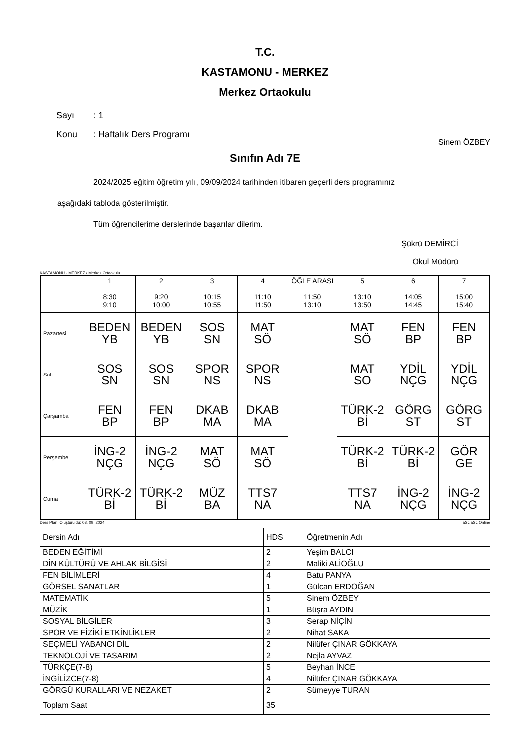T.C.
KASTAMONU - MERKEZ
Merkez Ortaokulu
Sayı: 1
Konu: Haftalık Ders Programı
Sinem ÖZBEY
Sınıfın Adı 7E
2024/2025 eğitim öğretim yılı, 09/09/2024 tarihinden itibaren geçerli ders programınız
aşağıdaki tabloda gösterilmiştir.
Tüm öğrencilerime derslerinde başarılar dilerim.
Şükrü DEMİRCİ
Okul Müdürü
KASTAMONU - MERKEZ / Merkez Ortaokulu
| | 1 8:30 9:10 | 2 9:20 10:00 | 3 10:15 10:55 | 4 11:10 11:50 | ÖĞLE ARASI 11:50 13:10 | 5 13:10 13:50 | 6 14:05 14:45 | 7 15:00 15:40 |
| --- | --- | --- | --- | --- | --- | --- | --- | --- |
| Pazartesi | BEDEN YB | BEDEN YB | SOS SN | MAT SÖ | | MAT SÖ | FEN BP | FEN BP |
| Salı | SOS SN | SOS SN | SPOR NS | SPOR NS | | MAT SÖ | YDİL NÇG | YDİL NÇG |
| Çarşamba | FEN BP | FEN BP | DKAB MA | DKAB MA | | TÜRK-2 Bİ | GÖRG ST | GÖRG ST |
| Perşembe | İNG-2 NÇG | İNG-2 NÇG | MAT SÖ | MAT SÖ | | TÜRK-2 Bİ | TÜRK-2 Bİ | GÖR GE |
| Cuma | TÜRK-2 Bİ | TÜRK-2 Bİ | MÜZ BA | TTS7 NA | | TTS7 NA | İNG-2 NÇG | İNG-2 NÇG |
Ders Planı Oluşturuldu: 08. 09. 2024 aSc aSc Online
| Dersin Adı | HDS | Öğretmenin Adı |
| BEDEN EĞİTİMİ | 2 | Yeşim BALCI |
| DİN KÜLTÜRÜ VE AHLAK BİLGİSİ | 2 | Maliki ALİOĞLU |
| FEN BİLİMLERİ | 4 | Batu PANYA |
| GÖRSEL SANATLAR | 1 | Gülcan ERDOĞAN |
| MATEMATİK | 5 | Sinem ÖZBEY |
| MÜZİK | 1 | Büşra AYDIN |
| SOSYAL BİLGİLER | 3 | Serap NİÇİN |
| SPOR VE FİZİKİ ETKİNLİKLER | 2 | Nihat SAKA |
| SEÇMELİ YABANCI DİL | 2 | Nilüfer ÇINAR GÖKKAYA |
| TEKNOLOJİ VE TASARIM | 2 | Nejla AYVAZ |
| TÜRKÇE(7-8) | 5 | Beyhan İNCE |
| İNGİLİZCE(7-8) | 4 | Nilüfer ÇINAR GÖKKAYA |
| GÖRGÜ KURALLARI VE NEZAKET | 2 | Sümeyye TURAN |
| Toplam Saat | 35 | |